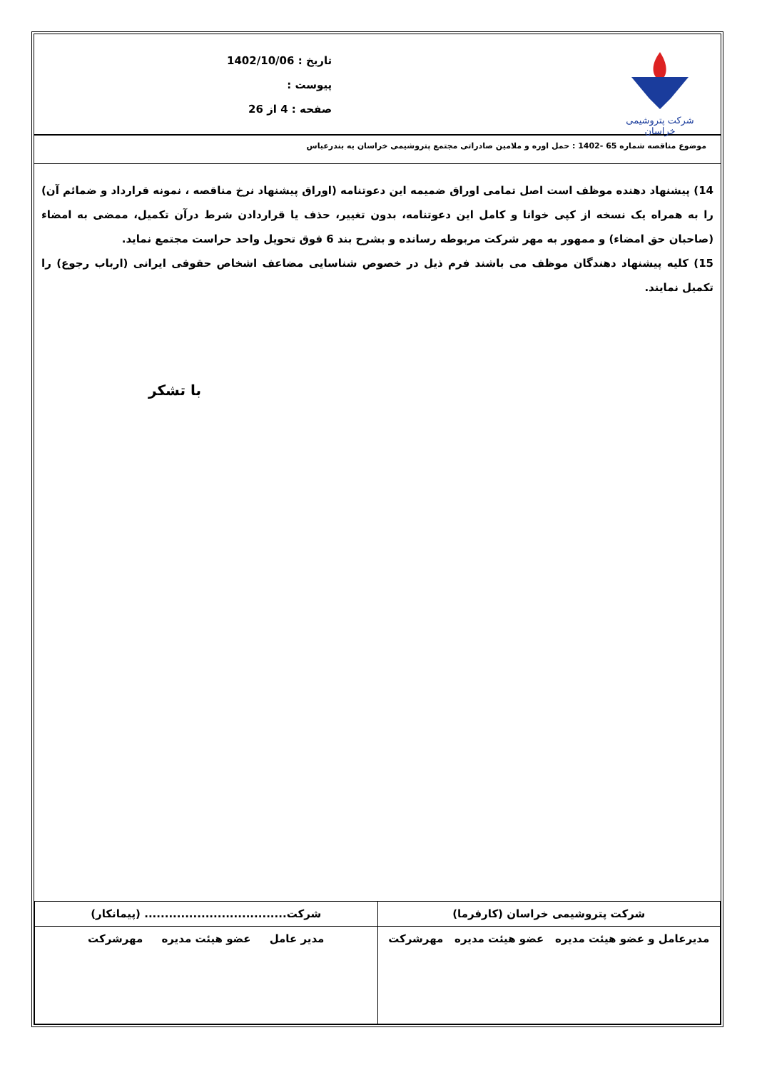شرکت پتروشیمی خراسان
تاریخ : 1402/10/06
پیوست :
صفحه : 4 از 26
موضوع مناقصه شماره 65 -1402 : حمل اوره و ملامین صادراتی مجتمع پتروشیمی خراسان به بندرعباس
14) پیشنهاد دهنده موظف است اصل تمامی اوراق ضمیمه این دعوتنامه (اوراق پیشنهاد نرخ مناقصه ، نمونه قرارداد و ضمائم آن) را به همراه یک نسخه از کپی خوانا و کامل این دعوتنامه، بدون تغییر، حذف یا قراردادن شرط درآن تکمیل، ممضی به امضاء (صاحبان حق امضاء) و ممهور به مهر شرکت مربوطه رسانده و بشرح بند 6 فوق تحویل واحد حراست مجتمع نماید.
15) کلیه پیشنهاد دهندگان موظف می باشند فرم ذیل در خصوص شناسایی مضاعف اشخاص حقوقی ایرانی (ارباب رجوع) را تکمیل نمایند.
با تشکر
| شرکت پتروشیمی خراسان (کارفرما) | شرکت................................... (پیمانکار) |
| مدیرعامل و عضو هیئت مدیره عضو هیئت مدیره مهرشرکت | مدیر عامل عضو هیئت مدیره مهرشرکت |